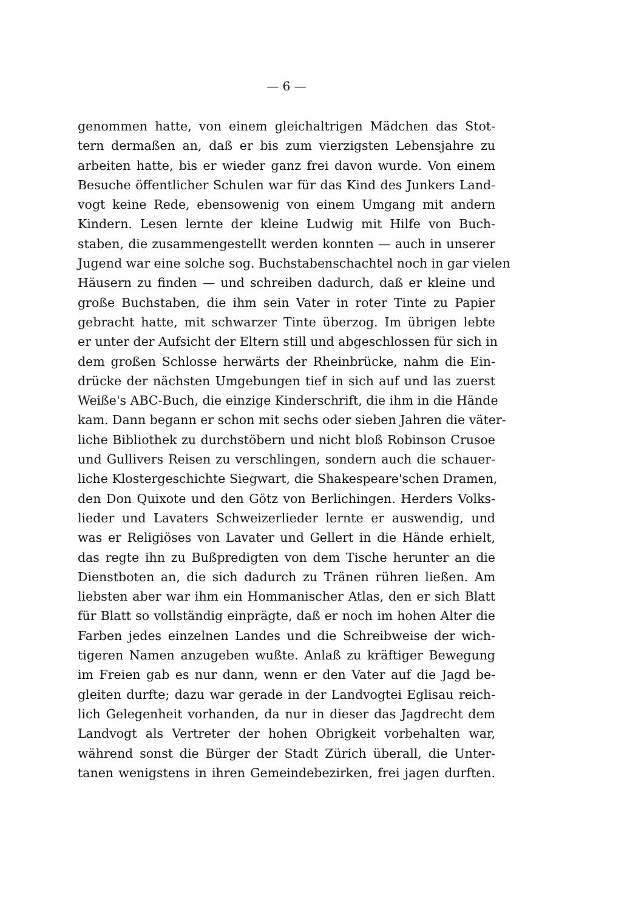— 6 —
genommen hatte, von einem gleichaltrigen Mädchen das Stot-
tern dermaßen an, daß er bis zum vierzigsten Lebensjahre zu
arbeiten hatte, bis er wieder ganz frei davon wurde. Von einem
Besuche öffentlicher Schulen war für das Kind des Junkers Land-
vogt keine Rede, ebensowenig von einem Umgang mit andern
Kindern. Lesen lernte der kleine Ludwig mit Hilfe von Buch-
staben, die zusammengestellt werden konnten — auch in unserer
Jugend war eine solche sog. Buchstabenschachtel noch in gar vielen
Häusern zu finden — und schreiben dadurch, daß er kleine und
große Buchstaben, die ihm sein Vater in roter Tinte zu Papier
gebracht hatte, mit schwarzer Tinte überzog. Im übrigen lebte
er unter der Aufsicht der Eltern still und abgeschlossen für sich in
dem großen Schlosse herwärts der Rheinbrücke, nahm die Ein-
drücke der nächsten Umgebungen tief in sich auf und las zuerst
Weiße's ABC-Buch, die einzige Kinderschrift, die ihm in die Hände
kam. Dann begann er schon mit sechs oder sieben Jahren die väter-
liche Bibliothek zu durchstöbern und nicht bloß Robinson Crusoe
und Gullivers Reisen zu verschlingen, sondern auch die schauer-
liche Klostergeschichte Siegwart, die Shakespeare'schen Dramen,
den Don Quixote und den Götz von Berlichingen. Herders Volks-
lieder und Lavaters Schweizerlieder lernte er auswendig, und
was er Religiöses von Lavater und Gellert in die Hände erhielt,
das regte ihn zu Bußpredigten von dem Tische herunter an die
Dienstboten an, die sich dadurch zu Tränen rühren ließen. Am
liebsten aber war ihm ein Hommanischer Atlas, den er sich Blatt
für Blatt so vollständig einprägte, daß er noch im hohen Alter die
Farben jedes einzelnen Landes und die Schreibweise der wich-
tigeren Namen anzugeben wußte. Anlaß zu kräftiger Bewegung
im Freien gab es nur dann, wenn er den Vater auf die Jagd be-
gleiten durfte; dazu war gerade in der Landvogtei Eglisau reich-
lich Gelegenheit vorhanden, da nur in dieser das Jagdrecht dem
Landvogt als Vertreter der hohen Obrigkeit vorbehalten war,
während sonst die Bürger der Stadt Zürich überall, die Unter-
tanen wenigstens in ihren Gemeindebezirken, frei jagen durften.